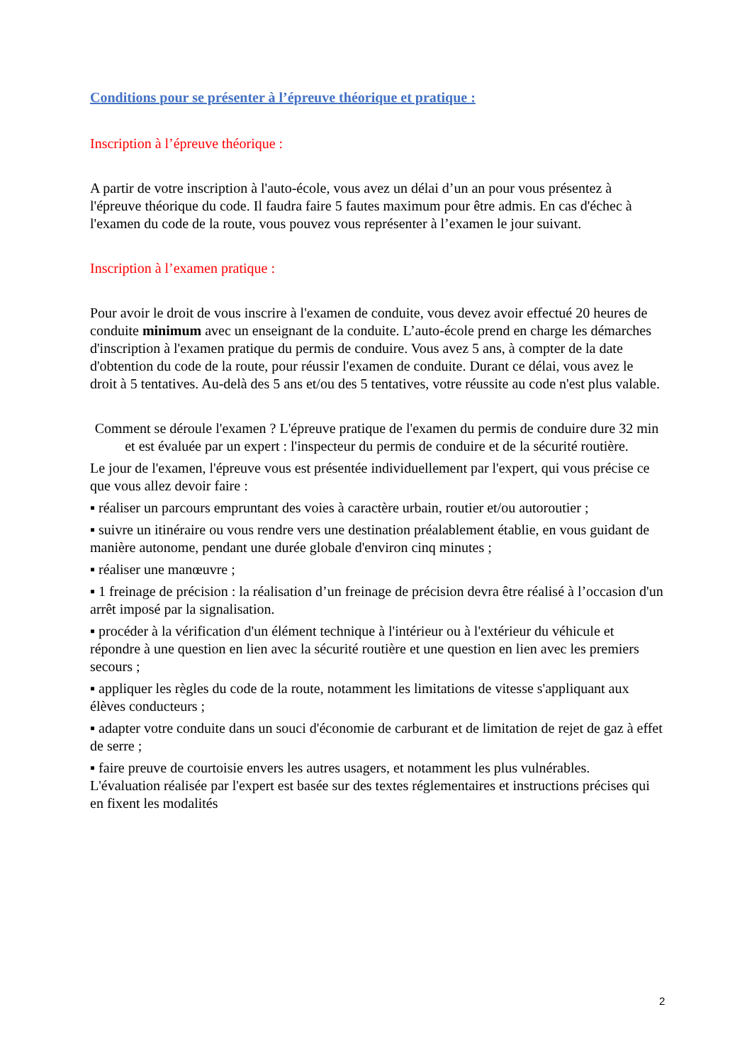Conditions pour se présenter à l’épreuve théorique et pratique :
Inscription à l’épreuve théorique :
A partir de votre inscription à l'auto-école, vous avez un délai d’un an pour vous présentez à l'épreuve théorique du code. Il faudra faire 5 fautes maximum pour être admis. En cas d'échec à l'examen du code de la route, vous pouvez vous représenter à l’examen le jour suivant.
Inscription à l’examen pratique :
Pour avoir le droit de vous inscrire à l'examen de conduite, vous devez avoir effectué 20 heures de conduite minimum avec un enseignant de la conduite. L’auto-école prend en charge les démarches d'inscription à l'examen pratique du permis de conduire. Vous avez 5 ans, à compter de la date d'obtention du code de la route, pour réussir l'examen de conduite. Durant ce délai, vous avez le droit à 5 tentatives. Au-delà des 5 ans et/ou des 5 tentatives, votre réussite au code n'est plus valable.
Comment se déroule l'examen ? L'épreuve pratique de l'examen du permis de conduire dure 32 min et est évaluée par un expert : l'inspecteur du permis de conduire et de la sécurité routière.
Le jour de l'examen, l'épreuve vous est présentée individuellement par l'expert, qui vous précise ce que vous allez devoir faire :
▪ réaliser un parcours empruntant des voies à caractère urbain, routier et/ou autoroutier ;
▪ suivre un itinéraire ou vous rendre vers une destination préalablement établie, en vous guidant de manière autonome, pendant une durée globale d'environ cinq minutes ;
▪ réaliser une manœuvre ;
▪ 1 freinage de précision : la réalisation d’un freinage de précision devra être réalisé à l’occasion d'un arrêt imposé par la signalisation.
▪ procéder à la vérification d'un élément technique à l'intérieur ou à l'extérieur du véhicule et répondre à une question en lien avec la sécurité routière et une question en lien avec les premiers secours ;
▪ appliquer les règles du code de la route, notamment les limitations de vitesse s'appliquant aux élèves conducteurs ;
▪ adapter votre conduite dans un souci d'économie de carburant et de limitation de rejet de gaz à effet de serre ;
▪ faire preuve de courtoisie envers les autres usagers, et notamment les plus vulnérables. L'évaluation réalisée par l'expert est basée sur des textes réglementaires et instructions précises qui en fixent les modalités
2